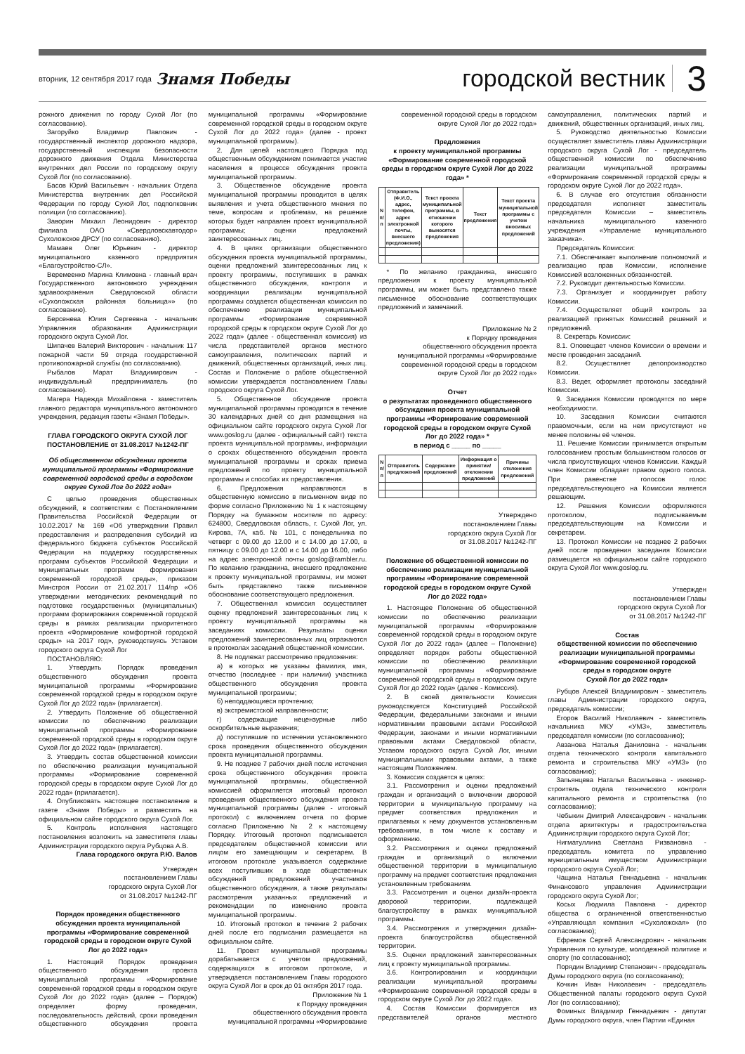вторник, 12 сентября 2017 года Знамя Победы городской вестник 3
рожного движения по городу Сухой Лог (по согласованию).
Загоруйко Владимир Павлович - государственный инспектор дорожного надзора, государственный инспекции безопасности дорожного движения Отдела Министерства внутренних дел России по городскому округу Сухой Лог (по согласованию).
Басов Юрий Васильевич - начальник Отдела Министерства внутренних дел Российской Федерации по городу Сухой Лог, подполковник полиции (по согласованию).
Заворин Михаил Леонидович - директор филиала ОАО «Свердловскавтодор» Сухоложское ДРСУ (по согласованию).
Мамаев Олег Юрьевич - директор муниципального казенного предприятия «Благоустройство-СЛ».
Веремеенко Марина Климовна - главный врач Государственного автономного учреждения здравоохранения Свердловской области «Сухоложская районная больница»» (по согласованию).
Берсенева Юлия Сергеевна - начальник Управления образования Администрации городского округа Сухой Лог.
Шипачев Валерий Викторович - начальник 117 пожарной части 59 отряда государственной противопожарной службы (по согласованию).
Рыбалов Марат Владимирович - индивидуальный предприниматель (по согласованию).
Магера Надежда Михайловна - заместитель главного редактора муниципального автономного учреждения, редакция газеты «Знамя Победы».
ГЛАВА ГОРОДСКОГО ОКРУГА СУХОЙ ЛОГ
ПОСТАНОВЛЕНИЕ от 31.08.2017 №1242-ПГ
Об общественном обсуждении проекта муниципальной программы «Формирование современной городской среды в городском округе Сухой Лог до 2022 года»
С целью проведения общественных обсуждений, в соответствии с Постановлением Правительства Российской Федерации от 10.02.2017 № 169 «Об утверждении Правил предоставления и распределения субсидий из федерального бюджета субъектов Российской Федерации на поддержку государственных программ субъектов Российской Федерации и муниципальных программ формирования современной городской среды», приказом Минстроя России от 21.02.2017 114/пр «Об утверждении методических рекомендаций по подготовке государственных (муниципальных) программ формирования современной городской среды в рамках реализации приоритетного проекта «Формирование комфортной городской среды» на 2017 год», руководствуясь Уставом городского округа Сухой Лог
ПОСТАНОВЛЯЮ:
1. Утвердить Порядок проведения общественного обсуждения проекта муниципальной программы «Формирование современной городской среды в городском округе Сухой Лог до 2022 года» (прилагается).
2. Утвердить Положение об общественной комиссии по обеспечению реализации муниципальной программы «Формирование современной городской среды в городском округе Сухой Лог до 2022 года» (прилагается).
3. Утвердить состав общественной комиссии по обеспечению реализации муниципальной программы «Формирование современной городской среды в городском округе Сухой Лог до 2022 года» (прилагается).
4. Опубликовать настоящее постановление в газете «Знамя Победы» и разместить на официальном сайте городского округа Сухой Лог.
5. Контроль исполнения настоящего постановления возложить на заместителя главы Администрации городского округа Рубцова А.В.
Глава городского округа Р.Ю. Валов
Утвержден
постановлением Главы
городского округа Сухой Лог
от 31.08.2017 №1242-ПГ
Порядок проведения общественного обсуждения проекта муниципальной программы «Формирование современной городской среды в городском округе Сухой Лог до 2022 года»
1. Настоящий Порядок проведения общественного обсуждения проекта муниципальной программы «Формирование современной городской среды в городском округе Сухой Лог до 2022 года» (далее – Порядок) определяет форму проведения, последовательность действий, сроки проведения общественного обсуждения проекта муниципальной программы «Формирование современной городской среды в городском округе Сухой Лог до 2022 года» (далее - проект муниципальной программы).
2. Для целей настоящего Порядка под общественным обсуждением понимается участие населения в процессе обсуждения проекта муниципальной программы.
3. Общественное обсуждение проекта муниципальной программы проводится в целях выявления и учета общественного мнения по теме, вопросам и проблемам, на решение которых будет направлен проект муниципальной программы; оценки предложений заинтересованных лиц.
4. В целях организации общественного обсуждения проекта муниципальной программы, оценки предложений заинтересованных лиц к проекту программы, поступивших в рамках общественного обсуждения, контроля и координации реализации муниципальной программы создается общественная комиссия по обеспечению реализации муниципальной программы «Формирование современной городской среды в городском округе Сухой Лог до 2022 года» (далее - общественная комиссия) из числа представителей органов местного самоуправления, политических партий и движений, общественных организаций, иных лиц. Состав и Положение о работе общественной комиссии утверждается постановлением Главы городского округа Сухой Лог.
5. Общественное обсуждение проекта муниципальной программы проводится в течение 30 календарных дней со дня размещения на официальном сайте городского округа Сухой Лог www.goslog.ru (далее - официальный сайт) текста проекта муниципальной программы, информации о сроках общественного обсуждения проекта муниципальной программы и сроках приема предложений по проекту муниципальной программы и способах их предоставления.
6. Предложения направляются в общественную комиссию в письменном виде по форме согласно Приложению № 1 к настоящему Порядку на бумажном носителе по адресу: 624800, Свердловская область, г. Сухой Лог, ул. Кирова, 7А, каб. № 101, с понедельника по четверг с 09.00 до 12.00 и с 14.00 до 17.00, в пятницу с 09.00 до 12.00 и с 14.00 до 16.00, либо на адрес электронной почты goslog@rambler.ru. По желанию гражданина, внесшего предложение к проекту муниципальной программы, им может быть представлено также письменное обоснование соответствующего предложения.
7. Общественная комиссия осуществляет оценку предложений заинтересованных лиц к проекту муниципальной программы на заседаниях комиссии. Результаты оценки предложений заинтересованных лиц отражаются в протоколах заседаний общественной комиссии.
8. Не подлежат рассмотрению предложения:
а) в которых не указаны фамилия, имя, отчество (последнее - при наличии) участника общественного обсуждения проекта муниципальной программы;
б) неподдающиеся прочтению;
в) экстремистской направленности;
г) содержащие нецензурные либо оскорбительные выражения;
д) поступившие по истечении установленного срока проведения общественного обсуждения проекта муниципальной программы.
9. Не позднее 7 рабочих дней после истечения срока общественного обсуждения проекта муниципальной программы, общественной комиссией оформляется итоговый протокол проведения общественного обсуждения проекта муниципальной программы (далее - итоговый протокол) с включением отчета по форме согласно Приложению № 2 к настоящему Порядку. Итоговый протокол подписывается председателем общественной комиссии или лицом его замещающим и секретарем. В итоговом протоколе указывается содержание всех поступивших в ходе общественных обсуждений предложений участников общественного обсуждения, а также результаты рассмотрения указанных предложений и рекомендации по изменению проекта муниципальной программы.
10. Итоговый протокол в течение 2 рабочих дней после его подписания размещается на официальном сайте.
11. Проект муниципальной программы дорабатывается с учетом предложений, содержащихся в итоговом протоколе, и утверждается постановлением Главы городского округа Сухой Лог в срок до 01 октября 2017 года.
Приложение № 1
к Порядку проведения
общественного обсуждения проекта
муниципальной программы «Формирование
современной городской среды в городском
округе Сухой Лог до 2022 года»
Предложения
к проекту муниципальной программы «Формирование современной городской среды в городском округе Сухой Лог до 2022 года» *
| N п/п | Отправитель (Ф.И.О., адрес, телефон, адрес электронной почты, внесшего предложения) | Текст проекта муниципальной программы, в отношении которого выносятся предложения | Текст предложения | Текст проекта муниципальной программы с учетом вносимых предложений |
| --- | --- | --- | --- | --- |
* По желанию гражданина, внесшего предложения к проекту муниципальной программы, им может быть представлено также письменное обоснование соответствующих предложений и замечаний.
Приложение № 2
к Порядку проведения
общественного обсуждения проекта
муниципальной программы «Формирование
современной городской среды в городском
округе Сухой Лог до 2022 года»
Отчет
о результатах проведенного общественного обсуждения проекта муниципальной программы «Формирование современной городской среды в городском округе Сухой Лог до 2022 года» *
в период с _____ по _____
| N п/п | Отправитель предложений | Содержание предложений | Информация о принятии/ отклонении предложений | Причины отклонения предложений |
| --- | --- | --- | --- | --- |
Утверждено
постановлением Главы
городского округа Сухой Лог
от 31.08.2017 №1242-ПГ
Положение об общественной комиссии по обеспечению реализации муниципальной программы «Формирование современной городской среды в городском округе Сухой Лог до 2022 года»
1. Настоящее Положение об общественной комиссии по обеспечению реализации муниципальной программы «Формирование современной городской среды в городском округе Сухой Лог до 2022 года» (далее – Положение) определяет порядок работы общественной комиссии по обеспечению реализации муниципальной программы «Формирование современной городской среды в городском округе Сухой Лог до 2022 года» (далее - Комиссия).
2. В своей деятельности Комиссия руководствуется Конституцией Российской Федерации, федеральными законами и иными нормативными правовыми актами Российской Федерации, законами и иными нормативными правовыми актами Свердловской области, Уставом городского округа Сухой Лог, иными муниципальными правовыми актами, а также настоящим Положением.
3. Комиссия создается в целях:
3.1. Рассмотрения и оценки предложений граждан и организаций о включении дворовой территории в муниципальную программу на предмет соответствия предложения и прилагаемых к нему документов установленным требованиям, в том числе к составу и оформлению.
3.2. Рассмотрения и оценки предложений граждан и организаций о включении общественной территории в муниципальную программу на предмет соответствия предложения установленным требованиям.
3.3. Рассмотрения и оценки дизайн-проекта дворовой территории, подлежащей благоустройству в рамках муниципальной программы.
3.4. Рассмотрения и утверждения дизайн-проекта благоустройства общественной территории.
3.5. Оценки предложений заинтересованных лиц к проекту муниципальной программы.
3.6. Контролирования и координации реализации муниципальной программы «Формирование современной городской среды в городском округе Сухой Лог до 2022 года».
4. Состав Комиссии формируется из представителей органов местного самоуправления, политических партий и движений, общественных организаций, иных лиц.
5. Руководство деятельностью Комиссии осуществляет заместитель главы Администрации городского округа Сухой Лог - председатель общественной комиссии по обеспечению реализации муниципальной программы «Формирование современной городской среды в городском округе Сухой Лог до 2022 года».
6. В случае его отсутствия обязанности председателя исполняет заместитель председателя Комиссии – заместитель начальника муниципального казенного учреждения «Управление муниципального заказчика».
Председатель Комиссии:
7.1. Обеспечивает выполнение полномочий и реализацию прав Комиссии, исполнение Комиссией возложенных обязанностей.
7.2. Руководит деятельностью Комиссии.
7.3. Организует и координирует работу Комиссии.
7.4. Осуществляет общий контроль за реализацией принятых Комиссией решений и предложений.
8. Секретарь Комиссии:
8.1. Оповещает членов Комиссии о времени и месте проведения заседаний.
8.2. Осуществляет делопроизводство Комиссии.
8.3. Ведет, оформляет протоколы заседаний Комиссии.
9. Заседания Комиссии проводятся по мере необходимости.
10. Заседания Комиссии считаются правомочным, если на нем присутствуют не менее половины её членов.
11. Решение Комиссии принимается открытым голосованием простым большинством голосов от числа присутствующих членов Комиссии. Каждый член Комиссии обладает правом одного голоса. При равенстве голосов голос председательствующего на Комиссии является решающим.
12. Решения Комиссии оформляются протоколом, подписываемым председательствующим на Комиссии и секретарем.
13. Протокол Комиссии не позднее 2 рабочих дней после проведения заседания Комиссии размещается на официальном сайте городского округа Сухой Лог www.goslog.ru.
Утвержден
постановлением Главы
городского округа Сухой Лог
от 31.08.2017 №1242-ПГ
Состав
общественной комиссии по обеспечению реализации муниципальной программы «Формирование современной городской среды в городском округе
Сухой Лог до 2022 года»
Рубцов Алексей Владимирович - заместитель главы Администрации городского округа, председатель комиссии;
Егоров Василий Николаевич - заместитель начальника МКУ «УМЗ», заместитель председателя комиссии (по согласованию);
Авзанова Наталья Даниловна - начальник отдела технического контроля капитального ремонта и строительства МКУ «УМЗ» (по согласованию);
Запьянцева Наталья Васильевна - инженер-строитель отдела технического контроля капитального ремонта и строительства (по согласованию);
Чебыкин Дмитрий Александрович - начальник отдела архитектуры и градостроительства Администрации городского округа Сухой Лог;
Нигматуллина Светлана Ризвановна - председатель комитета по управлению муниципальным имуществом Администрации городского округа Сухой Лог;
Чащина Наталья Геннадьевна - начальник Финансового управления Администрации городского округа Сухой Лог;
Косых Людмила Павловна - директор общества с ограниченной ответственностью «Управляющая компания «Сухоложская» (по согласованию);
Ефремов Сергей Александрович - начальник Управления по культуре, молодежной политике и спорту (по согласованию);
Порядин Владимир Степанович - председатель Думы городского округа (по согласованию);
Кочкин Иван Николаевич - председатель Общественной палаты городского округа Сухой Лог (по согласованию);
Фоминых Владимир Геннадьевич - депутат Думы городского округа, член Партии «Единая